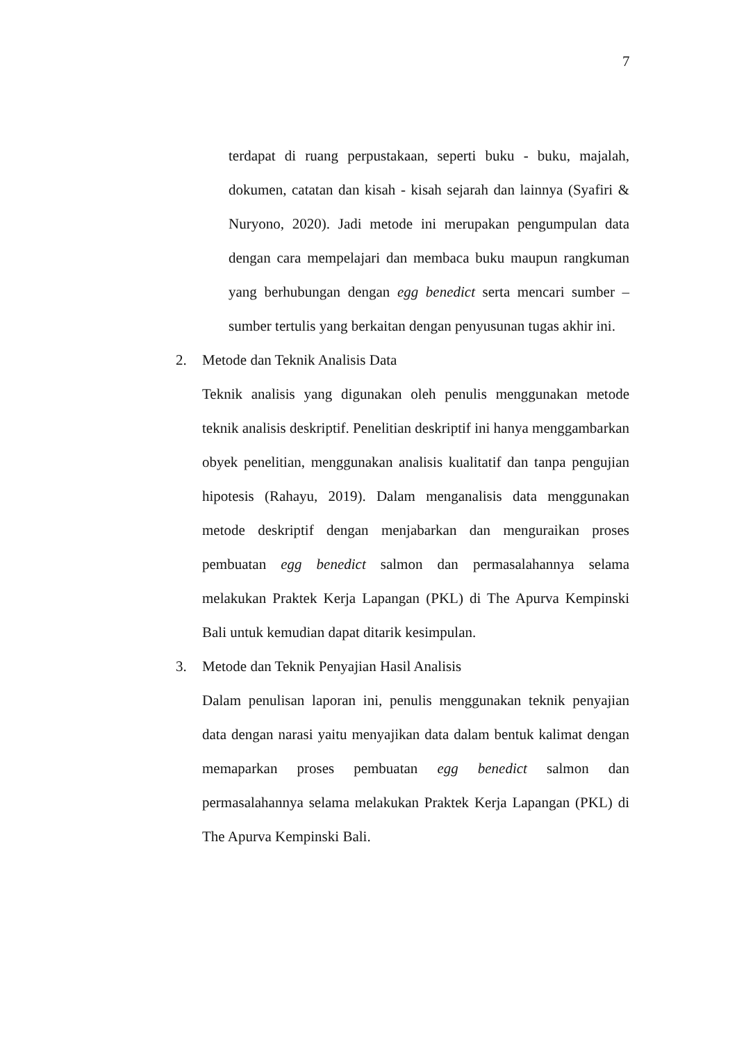7
terdapat di ruang perpustakaan, seperti buku - buku, majalah, dokumen, catatan dan kisah - kisah sejarah dan lainnya (Syafiri & Nuryono, 2020). Jadi metode ini merupakan pengumpulan data dengan cara mempelajari dan membaca buku maupun rangkuman yang berhubungan dengan egg benedict serta mencari sumber – sumber tertulis yang berkaitan dengan penyusunan tugas akhir ini.
2. Metode dan Teknik Analisis Data
Teknik analisis yang digunakan oleh penulis menggunakan metode teknik analisis deskriptif. Penelitian deskriptif ini hanya menggambarkan obyek penelitian, menggunakan analisis kualitatif dan tanpa pengujian hipotesis (Rahayu, 2019). Dalam menganalisis data menggunakan metode deskriptif dengan menjabarkan dan menguraikan proses pembuatan egg benedict salmon dan permasalahannya selama melakukan Praktek Kerja Lapangan (PKL) di The Apurva Kempinski Bali untuk kemudian dapat ditarik kesimpulan.
3. Metode dan Teknik Penyajian Hasil Analisis
Dalam penulisan laporan ini, penulis menggunakan teknik penyajian data dengan narasi yaitu menyajikan data dalam bentuk kalimat dengan memaparkan proses pembuatan egg benedict salmon dan permasalahannya selama melakukan Praktek Kerja Lapangan (PKL) di The Apurva Kempinski Bali.